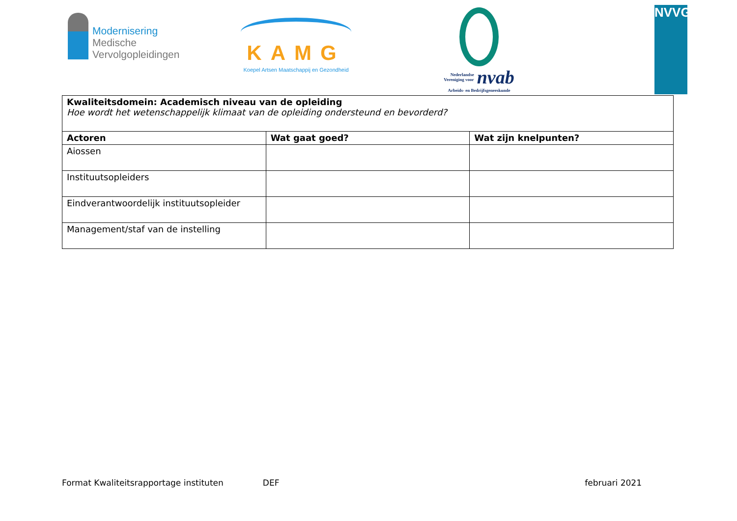Modernisering
Medische
Vervolgopleidingen
KAMG
Koepel Artsen Maatschappij en Gezondheid
Nederlandse
Vereniging voor nvab
Arbeids- en Bedrijfsgeneeskunde
NVVG
| Kwaliteitsdomein: Academisch niveau van de opleiding Hoe wordt het wetenschappelijk klimaat van de opleiding ondersteund en bevorderd? | | |
| Actoren | Wat gaat goed? | Wat zijn knelpunten? |
| Aiossen | | |
| Instituutsopleiders | | |
| Eindverantwoordelijk instituutsopleider | | |
| Management/staf van de instelling | | |
Format Kwaliteitsrapportage instituten DEF februari 2021